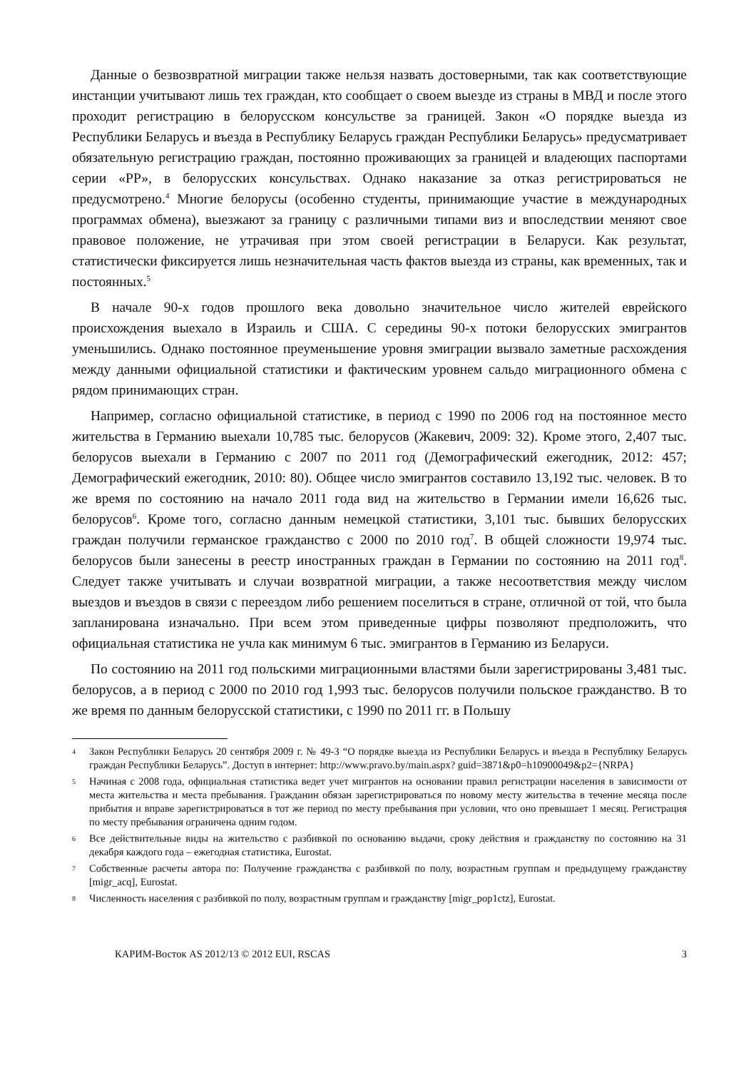Данные о безвозвратной миграции также нельзя назвать достоверными, так как соответствующие инстанции учитывают лишь тех граждан, кто сообщает о своем выезде из страны в МВД и после этого проходит регистрацию в белорусском консульстве за границей. Закон «О порядке выезда из Республики Беларусь и въезда в Республику Беларусь граждан Республики Беларусь» предусматривает обязательную регистрацию граждан, постоянно проживающих за границей и владеющих паспортами серии «РР», в белорусских консульствах. Однако наказание за отказ регистрироваться не предусмотрено.<sup>4</sup> Многие белорусы (особенно студенты, принимающие участие в международных программах обмена), выезжают за границу с различными типами виз и впоследствии меняют свое правовое положение, не утрачивая при этом своей регистрации в Беларуси. Как результат, статистически фиксируется лишь незначительная часть фактов выезда из страны, как временных, так и постоянных.<sup>5</sup>
В начале 90-х годов прошлого века довольно значительное число жителей еврейского происхождения выехало в Израиль и США. С середины 90-х потоки белорусских эмигрантов уменьшились. Однако постоянное преуменьшение уровня эмиграции вызвало заметные расхождения между данными официальной статистики и фактическим уровнем сальдо миграционного обмена с рядом принимающих стран.
Например, согласно официальной статистике, в период с 1990 по 2006 год на постоянное место жительства в Германию выехали 10,785 тыс. белорусов (Жакевич, 2009: 32). Кроме этого, 2,407 тыс. белорусов выехали в Германию с 2007 по 2011 год (Демографический ежегодник, 2012: 457; Демографический ежегодник, 2010: 80). Общее число эмигрантов составило 13,192 тыс. человек. В то же время по состоянию на начало 2011 года вид на жительство в Германии имели 16,626 тыс. белорусов<sup>6</sup>. Кроме того, согласно данным немецкой статистики, 3,101 тыс. бывших белорусских граждан получили германское гражданство с 2000 по 2010 год<sup>7</sup>. В общей сложности 19,974 тыс. белорусов были занесены в реестр иностранных граждан в Германии по состоянию на 2011 год<sup>8</sup>. Следует также учитывать и случаи возвратной миграции, а также несоответствия между числом выездов и въездов в связи с переездом либо решением поселиться в стране, отличной от той, что была запланирована изначально. При всем этом приведенные цифры позволяют предположить, что официальная статистика не учла как минимум 6 тыс. эмигрантов в Германию из Беларуси.
По состоянию на 2011 год польскими миграционными властями были зарегистрированы 3,481 тыс. белорусов, а в период с 2000 по 2010 год 1,993 тыс. белорусов получили польское гражданство. В то же время по данным белорусской статистики, с 1990 по 2011 гг. в Польшу
4 Закон Республики Беларусь 20 сентября 2009 г. № 49-З “О порядке выезда из Республики Беларусь и въезда в Республику Беларусь граждан Республики Беларусь”. Доступ в интернет: http://www.pravo.by/main.aspx? guid=3871&p0=h10900049&p2={NRPA}
5 Начиная с 2008 года, официальная статистика ведет учет мигрантов на основании правил регистрации населения в зависимости от места жительства и места пребывания. Гражданин обязан зарегистрироваться по новому месту жительства в течение месяца после прибытия и вправе зарегистрироваться в тот же период по месту пребывания при условии, что оно превышает 1 месяц. Регистрация по месту пребывания ограничена одним годом.
6 Все действительные виды на жительство с разбивкой по основанию выдачи, сроку действия и гражданству по состоянию на 31 декабря каждого года – ежегодная статистика, Eurostat.
7 Собственные расчеты автора по: Получение гражданства с разбивкой по полу, возрастным группам и предыдущему гражданству [migr_acq], Eurostat.
8 Численность населения с разбивкой по полу, возрастным группам и гражданству [migr_pop1ctz], Eurostat.
КАРИМ-Восток AS 2012/13 © 2012 EUI, RSCAS 3